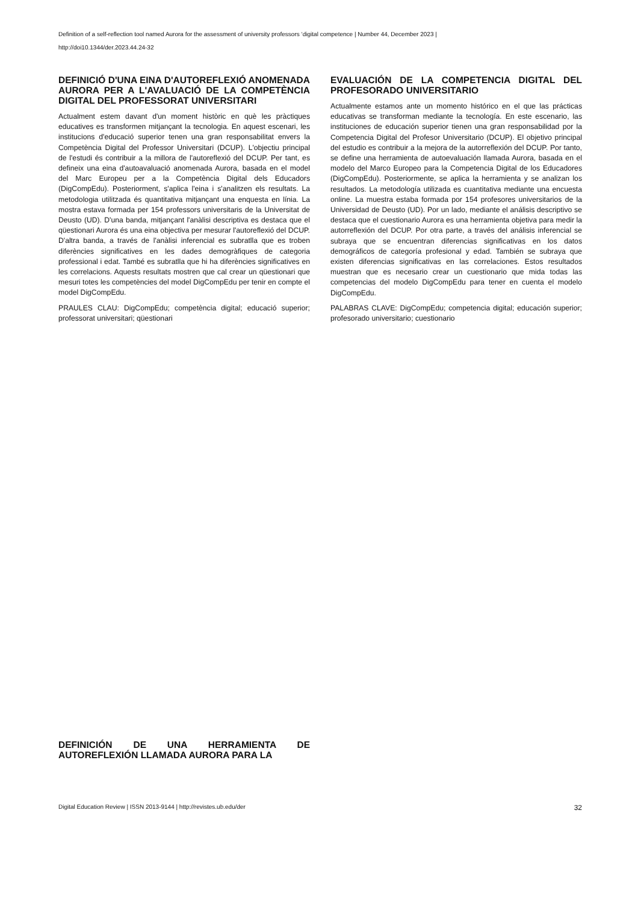Definition of a self-reflection tool named Aurora for the assessment of university professors ‘digital competence | Number 44, December 2023 |
http://doi10.1344/der.2023.44.24-32
DEFINICIÓ D'UNA EINA D'AUTOREFLEXIÓ ANOMENADA AURORA PER A L'AVALUACIÓ DE LA COMPETÈNCIA DIGITAL DEL PROFESSORAT UNIVERSITARI
Actualment estem davant d'un moment històric en què les pràctiques educatives es transformen mitjançant la tecnologia. En aquest escenari, les institucions d'educació superior tenen una gran responsabilitat envers la Competència Digital del Professor Universitari (DCUP). L'objectiu principal de l'estudi és contribuir a la millora de l'autoreflexió del DCUP. Per tant, es defineix una eina d'autoavaluació anomenada Aurora, basada en el model del Marc Europeu per a la Competència Digital dels Educadors (DigCompEdu). Posteriorment, s'aplica l'eina i s'analitzen els resultats. La metodologia utilitzada és quantitativa mitjançant una enquesta en línia. La mostra estava formada per 154 professors universitaris de la Universitat de Deusto (UD). D'una banda, mitjançant l'anàlisi descriptiva es destaca que el qüestionari Aurora és una eina objectiva per mesurar l'autoreflexió del DCUP. D'altra banda, a través de l'anàlisi inferencial es subratlla que es troben diferències significatives en les dades demogràfiques de categoria professional i edat. També es subratlla que hi ha diferències significatives en les correlacions. Aquests resultats mostren que cal crear un qüestionari que mesuri totes les competències del model DigCompEdu per tenir en compte el model DigCompEdu.
PRAULES CLAU: DigCompEdu; competència digital; educació superior; professorat universitari; qüestionari
EVALUACIÓN DE LA COMPETENCIA DIGITAL DEL PROFESORADO UNIVERSITARIO
Actualmente estamos ante un momento histórico en el que las prácticas educativas se transforman mediante la tecnología. En este escenario, las instituciones de educación superior tienen una gran responsabilidad por la Competencia Digital del Profesor Universitario (DCUP). El objetivo principal del estudio es contribuir a la mejora de la autorreflexión del DCUP. Por tanto, se define una herramienta de autoevaluación llamada Aurora, basada en el modelo del Marco Europeo para la Competencia Digital de los Educadores (DigCompEdu). Posteriormente, se aplica la herramienta y se analizan los resultados. La metodología utilizada es cuantitativa mediante una encuesta online. La muestra estaba formada por 154 profesores universitarios de la Universidad de Deusto (UD). Por un lado, mediante el análisis descriptivo se destaca que el cuestionario Aurora es una herramienta objetiva para medir la autorreflexión del DCUP. Por otra parte, a través del análisis inferencial se subraya que se encuentran diferencias significativas en los datos demográficos de categoría profesional y edad. También se subraya que existen diferencias significativas en las correlaciones. Estos resultados muestran que es necesario crear un cuestionario que mida todas las competencias del modelo DigCompEdu para tener en cuenta el modelo DigCompEdu.
PALABRAS CLAVE: DigCompEdu; competencia digital; educación superior; profesorado universitario; cuestionario
DEFINICIÓN DE UNA HERRAMIENTA DE AUTOREFLEXIÓN LLAMADA AURORA PARA LA
Digital Education Review | ISSN 2013-9144 | http://revistes.ub.edu/der 32